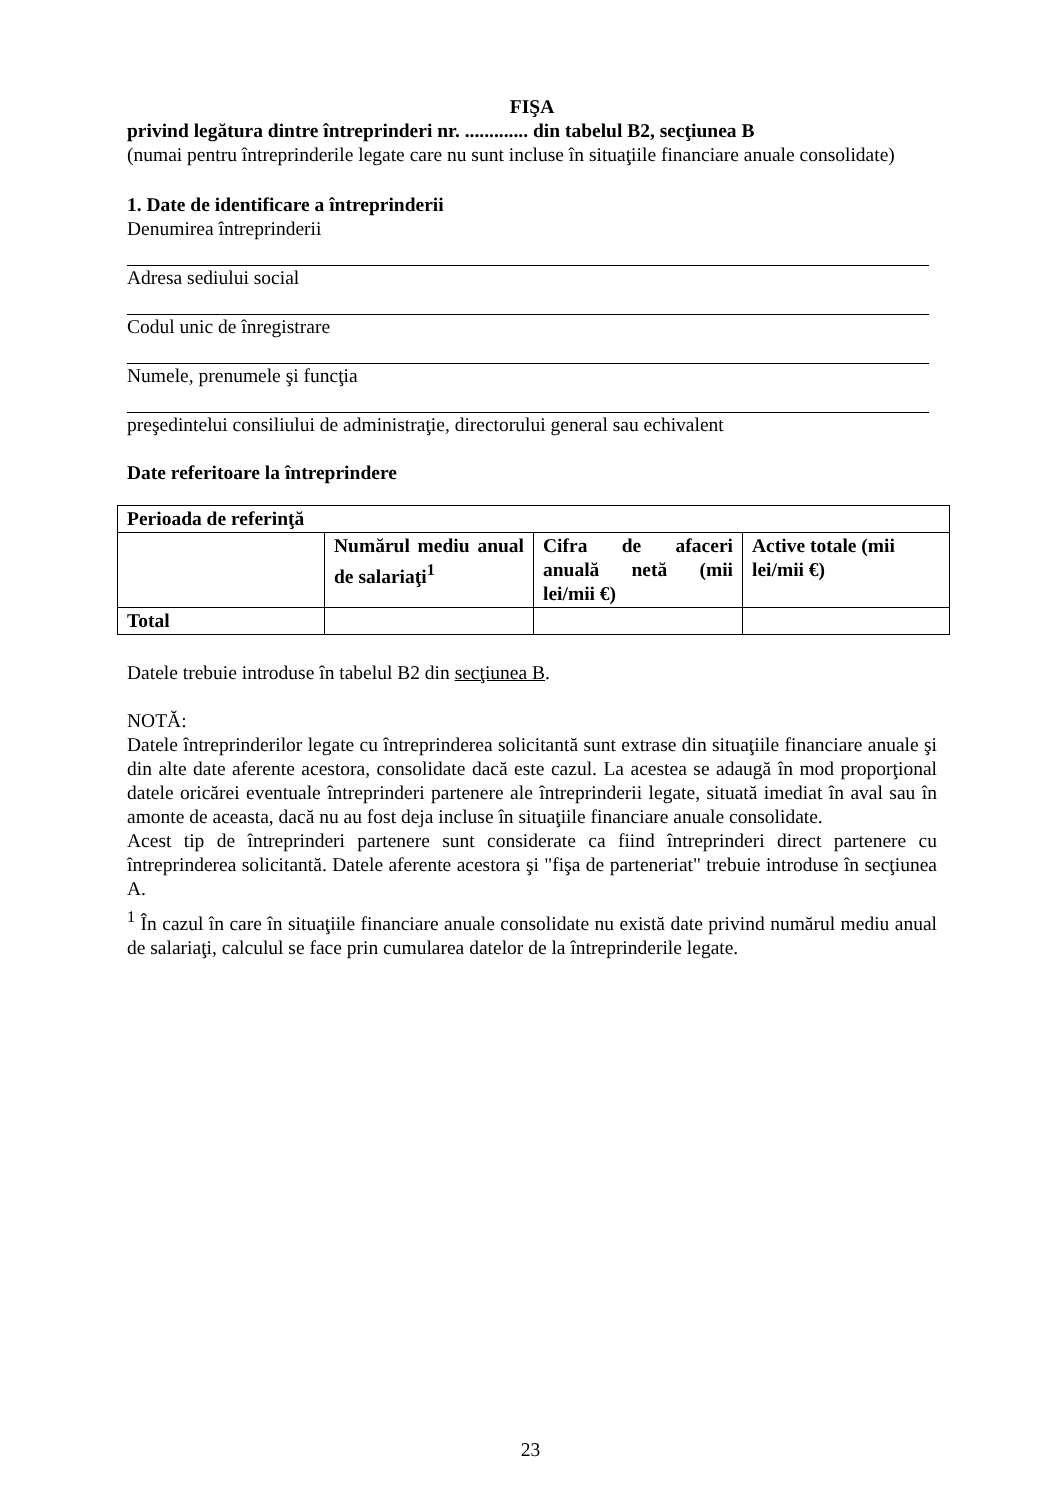FIŞA
privind legătura dintre întreprinderi nr. ............. din tabelul B2, secţiunea B
(numai pentru întreprinderile legate care nu sunt incluse în situaţiile financiare anuale consolidate)
1. Date de identificare a întreprinderii
Denumirea întreprinderii
Adresa sediului social
Codul unic de înregistrare
Numele, prenumele şi funcţia
preşedintelui consiliului de administraţie, directorului general sau echivalent
Date referitoare la întreprindere
| Perioada de referinţă | | | |
| | Numărul mediu anual de salariaţi<sup>1</sup> | Cifra de afaceri anuală netă (mii lei/mii €) | Active totale (mii lei/mii €) |
| Total | | | |
Datele trebuie introduse în tabelul B2 din secţiunea B.
NOTĂ:
Datele întreprinderilor legate cu întreprinderea solicitantă sunt extrase din situaţiile financiare anuale şi din alte date aferente acestora, consolidate dacă este cazul. La acestea se adaugă în mod proporţional datele oricărei eventuale întreprinderi partenere ale întreprinderii legate, situată imediat în aval sau în amonte de aceasta, dacă nu au fost deja incluse în situaţiile financiare anuale consolidate.
Acest tip de întreprinderi partenere sunt considerate ca fiind întreprinderi direct partenere cu întreprinderea solicitantă. Datele aferente acestora şi "fişa de parteneriat" trebuie introduse în secţiunea A.
<sup>1</sup> În cazul în care în situaţiile financiare anuale consolidate nu există date privind numărul mediu anual de salariaţi, calculul se face prin cumularea datelor de la întreprinderile legate.
23